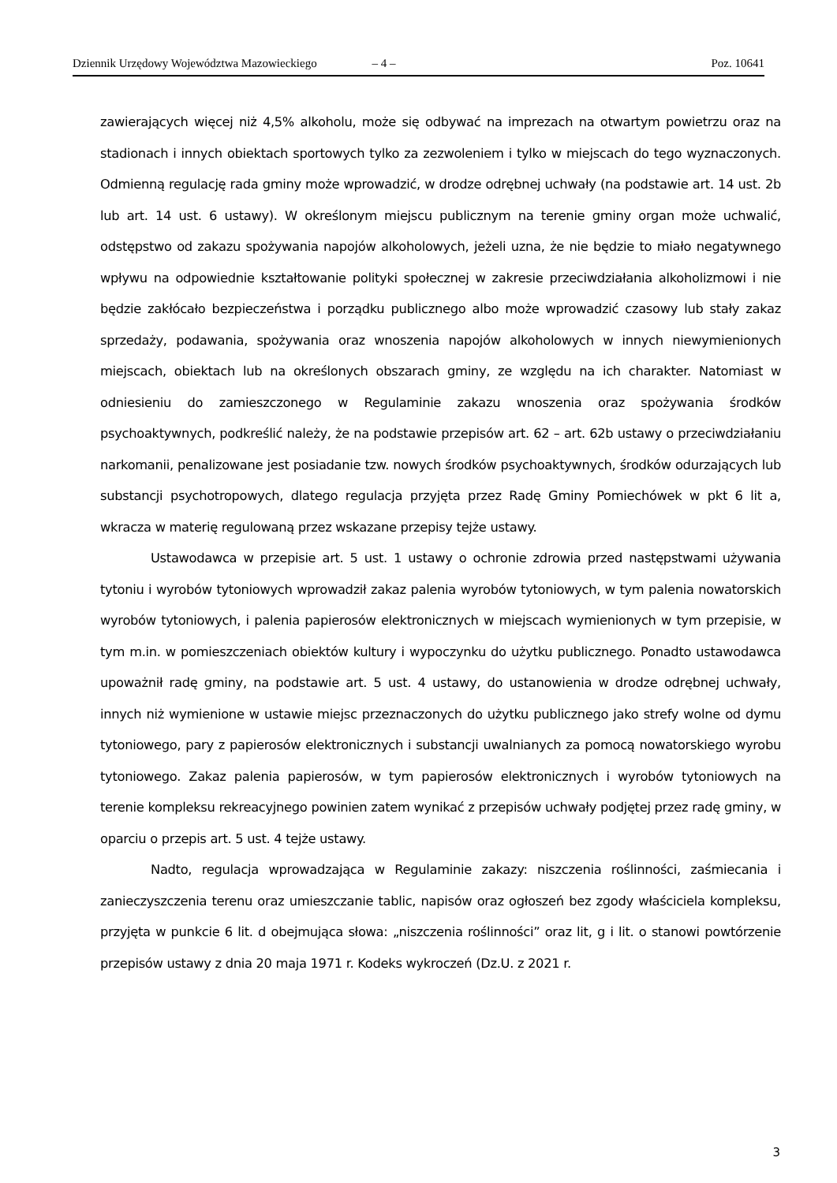Dziennik Urzędowy Województwa Mazowieckiego – 4 – Poz. 10641
zawierających więcej niż 4,5% alkoholu, może się odbywać na imprezach na otwartym powietrzu oraz na stadionach i innych obiektach sportowych tylko za zezwoleniem i tylko w miejscach do tego wyznaczonych. Odmienną regulację rada gminy może wprowadzić, w drodze odrębnej uchwały (na podstawie art. 14 ust. 2b lub art. 14 ust. 6 ustawy). W określonym miejscu publicznym na terenie gminy organ może uchwalić, odstępstwo od zakazu spożywania napojów alkoholowych, jeżeli uzna, że nie będzie to miało negatywnego wpływu na odpowiednie kształtowanie polityki społecznej w zakresie przeciwdziałania alkoholizmowi i nie będzie zakłócało bezpieczeństwa i porządku publicznego albo może wprowadzić czasowy lub stały zakaz sprzedaży, podawania, spożywania oraz wnoszenia napojów alkoholowych w innych niewymienionych miejscach, obiektach lub na określonych obszarach gminy, ze względu na ich charakter. Natomiast w odniesieniu do zamieszczonego w Regulaminie zakazu wnoszenia oraz spożywania środków psychoaktywnych, podkreślić należy, że na podstawie przepisów art. 62 – art. 62b ustawy o przeciwdziałaniu narkomanii, penalizowane jest posiadanie tzw. nowych środków psychoaktywnych, środków odurzających lub substancji psychotropowych, dlatego regulacja przyjęta przez Radę Gminy Pomiechówek w pkt 6 lit a, wkracza w materię regulowaną przez wskazane przepisy tejże ustawy.
Ustawodawca w przepisie art. 5 ust. 1 ustawy o ochronie zdrowia przed następstwami używania tytoniu i wyrobów tytoniowych wprowadził zakaz palenia wyrobów tytoniowych, w tym palenia nowatorskich wyrobów tytoniowych, i palenia papierosów elektronicznych w miejscach wymienionych w tym przepisie, w tym m.in. w pomieszczeniach obiektów kultury i wypoczynku do użytku publicznego. Ponadto ustawodawca upoważnił radę gminy, na podstawie art. 5 ust. 4 ustawy, do ustanowienia w drodze odrębnej uchwały, innych niż wymienione w ustawie miejsc przeznaczonych do użytku publicznego jako strefy wolne od dymu tytoniowego, pary z papierosów elektronicznych i substancji uwalnianych za pomocą nowatorskiego wyrobu tytoniowego. Zakaz palenia papierosów, w tym papierosów elektronicznych i wyrobów tytoniowych na terenie kompleksu rekreacyjnego powinien zatem wynikać z przepisów uchwały podjętej przez radę gminy, w oparciu o przepis art. 5 ust. 4 tejże ustawy.
Nadto, regulacja wprowadzająca w Regulaminie zakazy: niszczenia roślinności, zaśmiecania i zanieczyszczenia terenu oraz umieszczanie tablic, napisów oraz ogłoszeń bez zgody właściciela kompleksu, przyjęta w punkcie 6 lit. d obejmująca słowa: „niszczenia roślinności” oraz lit, g i lit. o stanowi powtórzenie przepisów ustawy z dnia 20 maja 1971 r. Kodeks wykroczeń (Dz.U. z 2021 r.
3